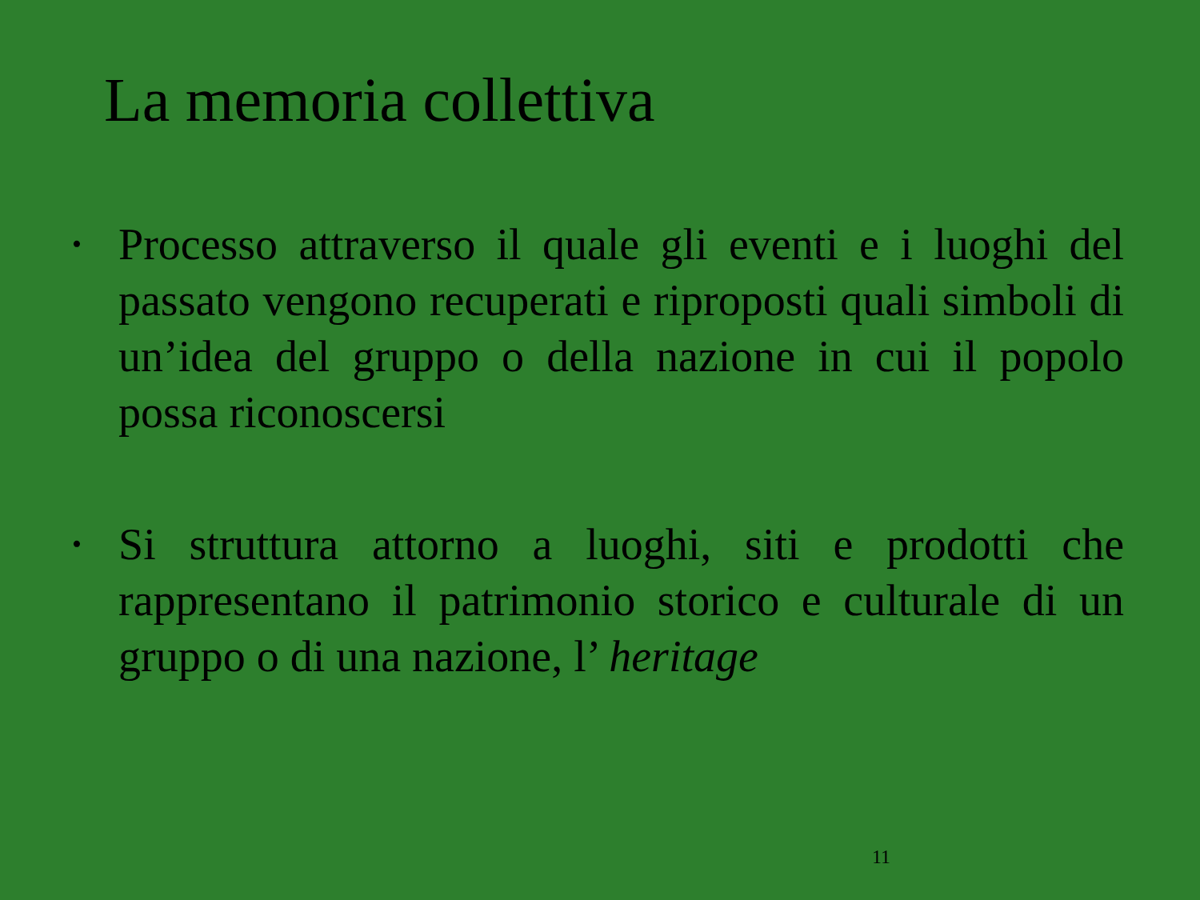La memoria collettiva
• Processo attraverso il quale gli eventi e i luoghi del passato vengono recuperati e riproposti quali simboli di un’idea del gruppo o della nazione in cui il popolo possa riconoscersi
• Si struttura attorno a luoghi, siti e prodotti che rappresentano il patrimonio storico e culturale di un gruppo o di una nazione, l’ heritage
11